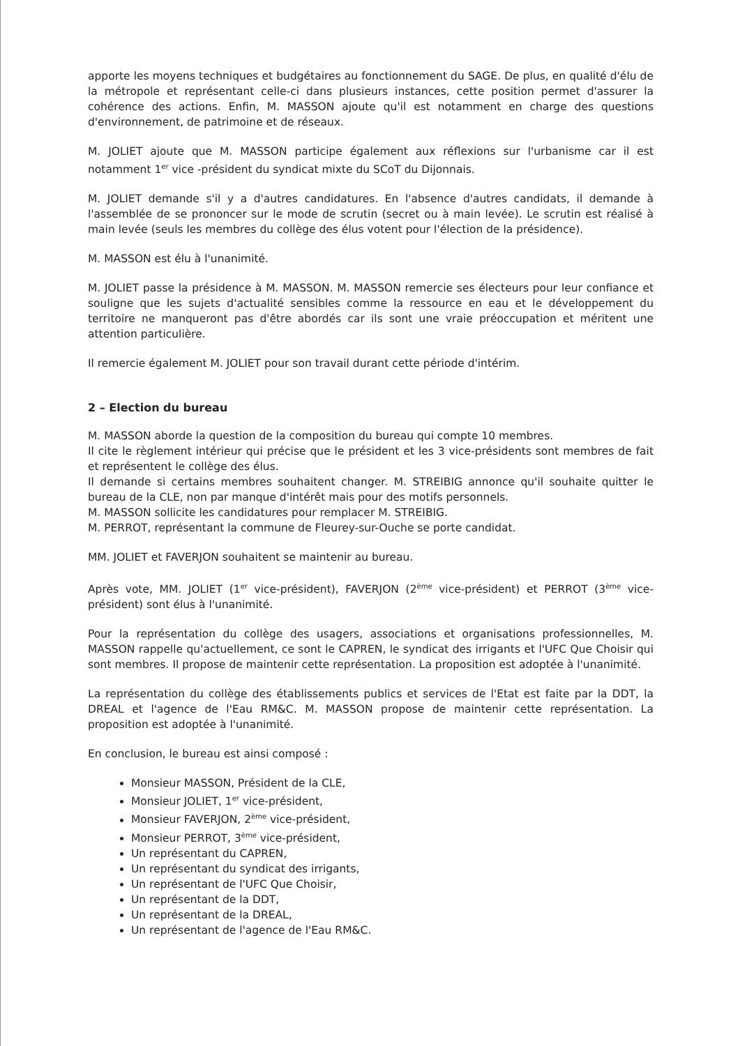apporte les moyens techniques et budgétaires au fonctionnement du SAGE. De plus, en qualité d'élu de la métropole et représentant celle-ci dans plusieurs instances, cette position permet d'assurer la cohérence des actions. Enfin, M. MASSON ajoute qu'il est notamment en charge des questions d'environnement, de patrimoine et de réseaux.
M. JOLIET ajoute que M. MASSON participe également aux réflexions sur l'urbanisme car il est notamment 1<sup>er</sup> vice -président du syndicat mixte du SCoT du Dijonnais.
M. JOLIET demande s'il y a d'autres candidatures. En l'absence d'autres candidats, il demande à l'assemblée de se prononcer sur le mode de scrutin (secret ou à main levée). Le scrutin est réalisé à main levée (seuls les membres du collège des élus votent pour l'élection de la présidence).
M. MASSON est élu à l'unanimité.
M. JOLIET passe la présidence à M. MASSON. M. MASSON remercie ses électeurs pour leur confiance et souligne que les sujets d'actualité sensibles comme la ressource en eau et le développement du territoire ne manqueront pas d'être abordés car ils sont une vraie préoccupation et méritent une attention particulière.
Il remercie également M. JOLIET pour son travail durant cette période d'intérim.
2 – Election du bureau
M. MASSON aborde la question de la composition du bureau qui compte 10 membres.
Il cite le règlement intérieur qui précise que le président et les 3 vice-présidents sont membres de fait et représentent le collège des élus.
Il demande si certains membres souhaitent changer. M. STREIBIG annonce qu'il souhaite quitter le bureau de la CLE, non par manque d'intérêt mais pour des motifs personnels.
M. MASSON sollicite les candidatures pour remplacer M. STREIBIG.
M. PERROT, représentant la commune de Fleurey-sur-Ouche se porte candidat.
MM. JOLIET et FAVERJON souhaitent se maintenir au bureau.
Après vote, MM. JOLIET (1<sup>er</sup> vice-président), FAVERJON (2<sup>ème</sup> vice-président) et PERROT (3<sup>ème</sup> vice-président) sont élus à l'unanimité.
Pour la représentation du collège des usagers, associations et organisations professionnelles, M. MASSON rappelle qu'actuellement, ce sont le CAPREN, le syndicat des irrigants et l'UFC Que Choisir qui sont membres. Il propose de maintenir cette représentation. La proposition est adoptée à l'unanimité.
La représentation du collège des établissements publics et services de l'Etat est faite par la DDT, la DREAL et l'agence de l'Eau RM&C. M. MASSON propose de maintenir cette représentation. La proposition est adoptée à l'unanimité.
En conclusion, le bureau est ainsi composé :
Monsieur MASSON, Président de la CLE,
Monsieur JOLIET, 1<sup>er</sup> vice-président,
Monsieur FAVERJON, 2<sup>ème</sup> vice-président,
Monsieur PERROT, 3<sup>ème</sup> vice-président,
Un représentant du CAPREN,
Un représentant du syndicat des irrigants,
Un représentant de l'UFC Que Choisir,
Un représentant de la DDT,
Un représentant de la DREAL,
Un représentant de l'agence de l'Eau RM&C.